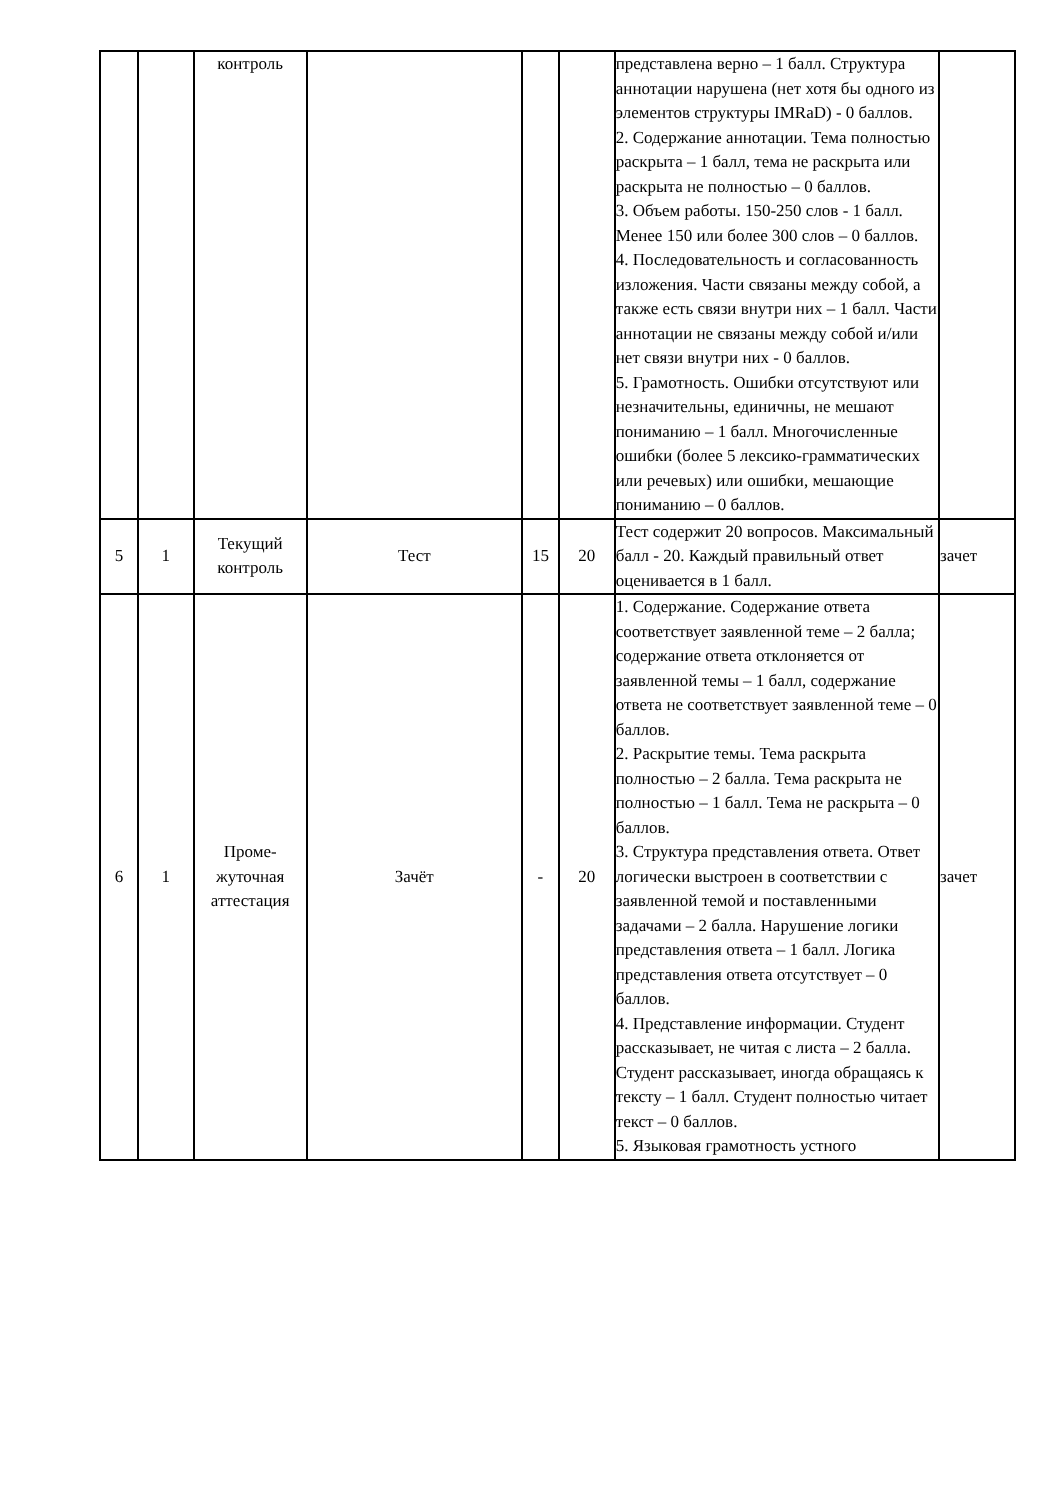| | | контроль | | | | представлена верно – 1 балл. Структура аннотации нарушена (нет хотя бы одного из элементов структуры IMRaD) - 0 баллов. 2. Содержание аннотации. Тема полностью раскрыта – 1 балл, тема не раскрыта или раскрыта не полностью – 0 баллов. 3. Объем работы. 150-250 слов - 1 балл. Менее 150 или более 300 слов – 0 баллов. 4. Последовательность и согласованность изложения. Части связаны между собой, а также есть связи внутри них – 1 балл. Части аннотации не связаны между собой и/или нет связи внутри них - 0 баллов. 5. Грамотность. Ошибки отсутствуют или незначительны, единичны, не мешают пониманию – 1 балл. Многочисленные ошибки (более 5 лексико-грамматических или речевых) или ошибки, мешающие пониманию – 0 баллов. | |
| 5 | 1 | Текущий контроль | Тест | 15 | 20 | Тест содержит 20 вопросов. Максимальный балл - 20. Каждый правильный ответ оценивается в 1 балл. | зачет |
| 6 | 1 | Проме- жуточная аттестация | Зачёт | - | 20 | 1. Содержание. Содержание ответа соответствует заявленной теме – 2 балла; содержание ответа отклоняется от заявленной темы – 1 балл, содержание ответа не соответствует заявленной теме – 0 баллов. 2. Раскрытие темы. Тема раскрыта полностью – 2 балла. Тема раскрыта не полностью – 1 балл. Тема не раскрыта – 0 баллов. 3. Структура представления ответа. Ответ логически выстроен в соответствии с заявленной темой и поставленными задачами – 2 балла. Нарушение логики представления ответа – 1 балл. Логика представления ответа отсутствует – 0 баллов. 4. Представление информации. Студент рассказывает, не читая с листа – 2 балла. Студент рассказывает, иногда обращаясь к тексту – 1 балл. Студент полностью читает текст – 0 баллов. 5. Языковая грамотность устного | зачет |